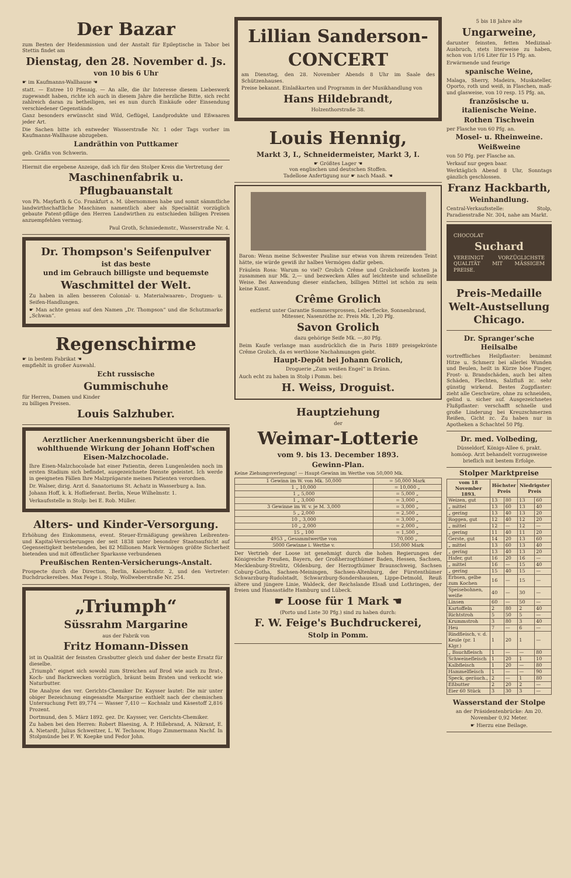Der Bazar
zum Besten der Heidenmission und der Anstalt für Epileptische in Tabor bei Stettin findet am
Dienstag, den 28. November d. Js.
von 10 bis 6 Uhr
☛ im Kaufmanns-Wallhause ☚
statt. — Entree 10 Pfennig. — An alle, die ihr Interesse diesem Liebeswerk zugewandt haben, richte ich auch in diesem Jahre die herzliche Bitte, sich recht zahlreich daran zu betheiligen, sei es nun durch Einkäufe oder Einsendung verschiedener Gegenstände.
Ganz besonders erwünscht sind Wild, Geflügel, Landprodukte und Eßwaaren jeder Art.
Die Sachen bitte ich entweder Wasserstraße Nr. 1 oder Tags vorher im Kaufmanns-Wallhause abzugeben.
Landräthin von Puttkamer
geb. Gräfin von Schwerin.
Hiermit die ergebene Anzeige, daß ich für den Stolper Kreis die Vertretung der
Maschinenfabrik u. Pflugbauanstalt
von Ph. Mayfarth & Co. Frankfurt a. M. übernommen habe und somit sämmtliche landwirthschaftliche Maschinen namentlich aber als Specialität vorzüglich gebaute Patent-pflüge den Herren Landwirthen zu entschieden billigen Preisen anzuempfehlen vermag.
Paul Groth, Schmiedemstr., Wasserstraße Nr. 4.
Dr. Thompson's Seifenpulver
ist das beste
und im Gebrauch billigste und bequemste
Waschmittel der Welt.
Zu haben in allen besseren Colonial- u. Materialwaaren-, Droguen- u. Seifen-Handlungen.
☛ Man achte genau auf den Namen „Dr. Thompson“ und die Schutzmarke „Schwan“.
Regenschirme
☛ in bestem Fabrikat ☚
empfiehlt in großer Auswahl.
Echt russische
Gummischuhe
für Herren, Damen und Kinder
zu billigen Preisen.
Louis Salzhuber.
Aerztlicher Anerkennungsbericht über die wohlthuende Wirkung der Johann Hoff'schen Eisen-Malzchocolade.
Ihre Eisen-Malzchocolade hat einer Patientin, deren Lungenleiden noch im ersten Stadium sich befindet, ausgezeichnete Dienste geleistet. Ich werde in geeigneten Fällen Ihre Malzpräparate meinen Patienten verordnen.
Dr. Walser, dirig. Arzt d. Sanatoriums St. Achatz in Wasserburg a. Inn.
Johann Hoff, k. k. Hoflieferant. Berlin, Neue Wilhelmstr. 1.
Verkaufsstelle in Stolp: bei E. Rob. Müller.
Alters- und Kinder-Versorgung.
Erhöhung des Einkommens, event. Steuer-Ermäßigung gewähren Leibrenten- und Kapital-Versicherungen der seit 1838 unter besondrer Staatsaufsicht auf Gegenseitigkeit bestehenden, bei 82 Millionen Mark Vermögen größte Sicherheit bietenden und mit öffentlicher Sparkasse verbundenen
Preußischen Renten-Versicherungs-Anstalt.
Prospecte durch die Direction, Berlin, Kaiserhofstr. 2, und den Vertreter: Buchdruckereibes. Max Feige i. Stolp, Wollweberstraße Nr. 254.
„Triumph“
Süssrahm Margarine
aus der Fabrik von
Fritz Homann-Dissen
ist in Qualität der feinsten Grasbutter gleich und daher der beste Ersatz für dieselbe.
„Triumph“ eignet sich sowohl zum Streichen auf Brod wie auch zu Brat-, Koch- und Backzwecken vorzüglich, bräunt beim Braten und verkocht wie Naturbutter.
Die Analyse des ver. Gerichts-Chemiker Dr. Kaysser lautet: Die mir unter obiger Bezeichnung eingesandte Margarine enthielt nach der chemischen Untersuchung Fett 89,774 — Wasser 7,410 — Kochsalz und Käsestoff 2,816 Prozent.
Dortmund, den 5. März 1892. gez. Dr. Kaysser, ver. Gerichts-Chemiker.
Zu haben bei den Herren: Robert Blaesing, A. P. Hillebrand, A. Nikrant, E. A. Nietardt, Julius Schweitzer, L. W. Technow, Hugo Zimmermann Nachf. In Stolpmünde bei F. W. Koepke und Fedor John.
Lillian Sanderson-
CONCERT
am Dienstag, den 28. November Abends 8 Uhr im Saale des Schützenhauses.
Preise bekannt. Einlaßkarten und Programm in der Musikhandlung von
Hans Hildebrandt,
Holzenthorstraße 38.
Louis Hennig,
Markt 3, I., Schneidermeister, Markt 3, I.
☛ Größtes Lager ☚
von englischen und deutschen Stoffen.
Tadellose Anfertigung nur ☛ nach Maaß. ☚
Baron: Wenn meine Schwester Pauline nur etwas von ihrem reizenden Teint hätte, sie würde gewiß ihr halbes Vermögen dafür geben.
Fräulein Rosa: Warum so viel? Grolich Crême und Grolichseife kosten ja zusammen nur Mk. 2,— und bezwecken Alles auf leichteste und schnellste Weise. Bei Anwendung dieser einfachen, billigen Mittel ist schön zu sein keine Kunst.
Crême Grolich
entfernt unter Garantie Sommersprossen, Leberflecke, Sonnenbrand, Mitesser, Nasenröthe zc. Preis Mk. 1,20 Pfg.
Savon Grolich
dazu gehörige Seife Mk. —,80 Pfg.
Beim Kaufe verlange man ausdrücklich die in Paris 1889 preisgekrönte Crême Grolich, da es werthlose Nachahmungen giebt.
Haupt-Depôt bei Johann Grolich,
Droguerie „Zum weißen Engel“ in Brünn.
Auch echt zu haben in Stolp i Pomm. bei:
H. Weiss, Droguist.
Hauptziehung
der
Weimar-Lotterie
vom 9. bis 13. December 1893.
Gewinn-Plan.
Keine Ziehungsverlegung! — Haupt-Gewinn im Werthe von 50,000 Mk.
| 1 Gewinn im W. von Mk. 50,000 | = 50,000 Mark |
| 1 „ 10,000 | = 10,000 „ |
| 1 „ 5,000 | = 5,000 „ |
| 1 „ 3,000 | = 3,000 „ |
| 3 Gewinne im W. v. je M. 3,000 | = 3,000 „ |
| 5 „ 2,000 | = 2,500 „ |
| 10 „ 3,000 | = 3,000 „ |
| 10 „ 2,000 | = 2,000 „ |
| 15 „ 100 | = 1,500 „ |
| 4953 „ Gesammtwerthe von | 70,000 „ |
| 5000 Gewinne i. Werthe v. | 150,000 Mark |
Der Vertrieb der Loose ist genehmigt durch die hohen Regierungen der Königreiche Preußen, Bayern, der Großherzogthümer Baden, Hessen, Sachsen, Mecklenburg-Strelitz, Oldenburg, der Herzogthümer Braunschweig, Sachsen Coburg-Gotha, Sachsen-Meiningen, Sachsen-Altenburg, der Fürstenthümer Schwarzburg-Rudolstadt, Schwarzburg-Sondershausen, Lippe-Detmold, Reuß ältere und jüngere Linie, Waldeck, der Reichslande Elsaß und Lothringen, der freien und Hansastädte Hamburg und Lübeck.
☛ Loose für 1 Mark ☚
(Porto und Liste 30 Pfg.) sind zu haben durch:
F. W. Feige's Buchdruckerei,
Stolp in Pomm.
5 bis 18 Jahre alte
Ungarweine,
darunter feinsten, fetten Medizinal-Ausbruch, stets literweise zu haben, schon von 1/16 Liter für 15 Pfg. an.
Erwärmende und feurige
spanische Weine,
Malaga, Sherry, Madeira, Muskateller, Oporto, roth und weiß, in Flaschen, maß- und glasweise, von 10 resp. 15 Pfg. an,
französische u. italienische Weine.
Rothen Tischwein
per Flasche von 60 Pfg. an.
Mosel- u. Rheinweine.
Weißweine
von 50 Pfg. per Flasche an.
Verkauf nur gegen baar.
Werktäglich Abend 8 Uhr, Sonntags gänzlich geschlossen.
Franz Hackbarth,
Weinhandlung.
Central-Verkaufsstelle: Stolp, Paradiesstraße Nr. 304, nahe am Markt.
CHOCOLAT
Suchard
VEREINIGT VORZÜGLICHSTE QUALITÄT MIT MÄSSIGEM PREISE.
Preis-Medaille Welt-Austsellung Chicago.
Dr. Spranger'sche Heilsalbe
vortreffliches Heilpflaster: benimmt Hitze u. Schmerz bei allerlei Wunden und Beulen, heilt in Kürze böse Finger, Frost- u. Brandschäden, auch bei alten Schäden, Flechten, Salzfluß zc. sehr günstig wirkend. Bestes Zugpflaster: zieht alle Geschwüre, ohne zu schneiden, gelind u. sicher auf. Ausgezeichnetes Flußpflaster: verschafft schnelle und große Linderung bei Kreuzschmerzen Reißen, Gicht zc. Zu haben nur in Apotheken a Schachtel 50 Pfg.
Dr. med. Volbeding,
Düsseldorf, Königs-Allee 6, prakt. homöop. Arzt behandelt vorzugsweise brieflich mit bestem Erfolge.
Stolper Marktpreise
| vom 18 November 1893. | Höchster Preis | | Niedrigster Preis | |
| --- | --- | --- | --- | --- |
| Weizen, gut | 13 | 80 | 13 | 60 |
| „ mittel | 13 | 60 | 13 | 40 |
| „ gering | 13 | 40 | 13 | 20 |
| Roggen, gut | 12 | 40 | 12 | 20 |
| „ mittel | 12 | — | 12 | — |
| „ gering | 11 | 40 | 11 | 20 |
| Gerste, gut | 14 | 20 | 13 | 60 |
| „ mittel | 13 | 60 | 13 | 40 |
| „ gering | 13 | 40 | 13 | 20 |
| Hafer, gut | 16 | 20 | 16 | — |
| „ mittel | 16 | — | 15 | 40 |
| „ gering | 15 | 40 | 15 | — |
| Erbsen, gelbe zum Kochen | 16 | — | 15 | — |
| Speisebohnen, weiße | 40 | — | 30 | — |
| Linsen | 60 | — | 50 | — |
| Kartoffeln | 2 | 80 | 2 | 40 |
| Richtstroh | 5 | 50 | 5 | — |
| Krummstroh | 3 | 80 | 3 | 40 |
| Heu | 7 | — | 6 | — |
| Rindfleisch, v. d. Keule (pr. 1 Klgr.) | 1 | 20 | 1 | — |
| „ Bauchfleisch | 1 | — | — | 80 |
| Schweinefleisch | 1 | 20 | 1 | 10 |
| Kalbfleisch | 1 | 20 | — | 80 |
| Hammelfleisch | 1 | — | — | 90 |
| Speck, geräuch., | 2 | — | 1 | 80 |
| Eßbutter | 2 | 20 | 2 | — |
| Eier 60 Stück | 3 | 30 | 3 | — |
Wasserstand der Stolpe
an der Präsidentenbrücke: Am 20. November 0,92 Meter.
☛ Hierzu eine Beilage.